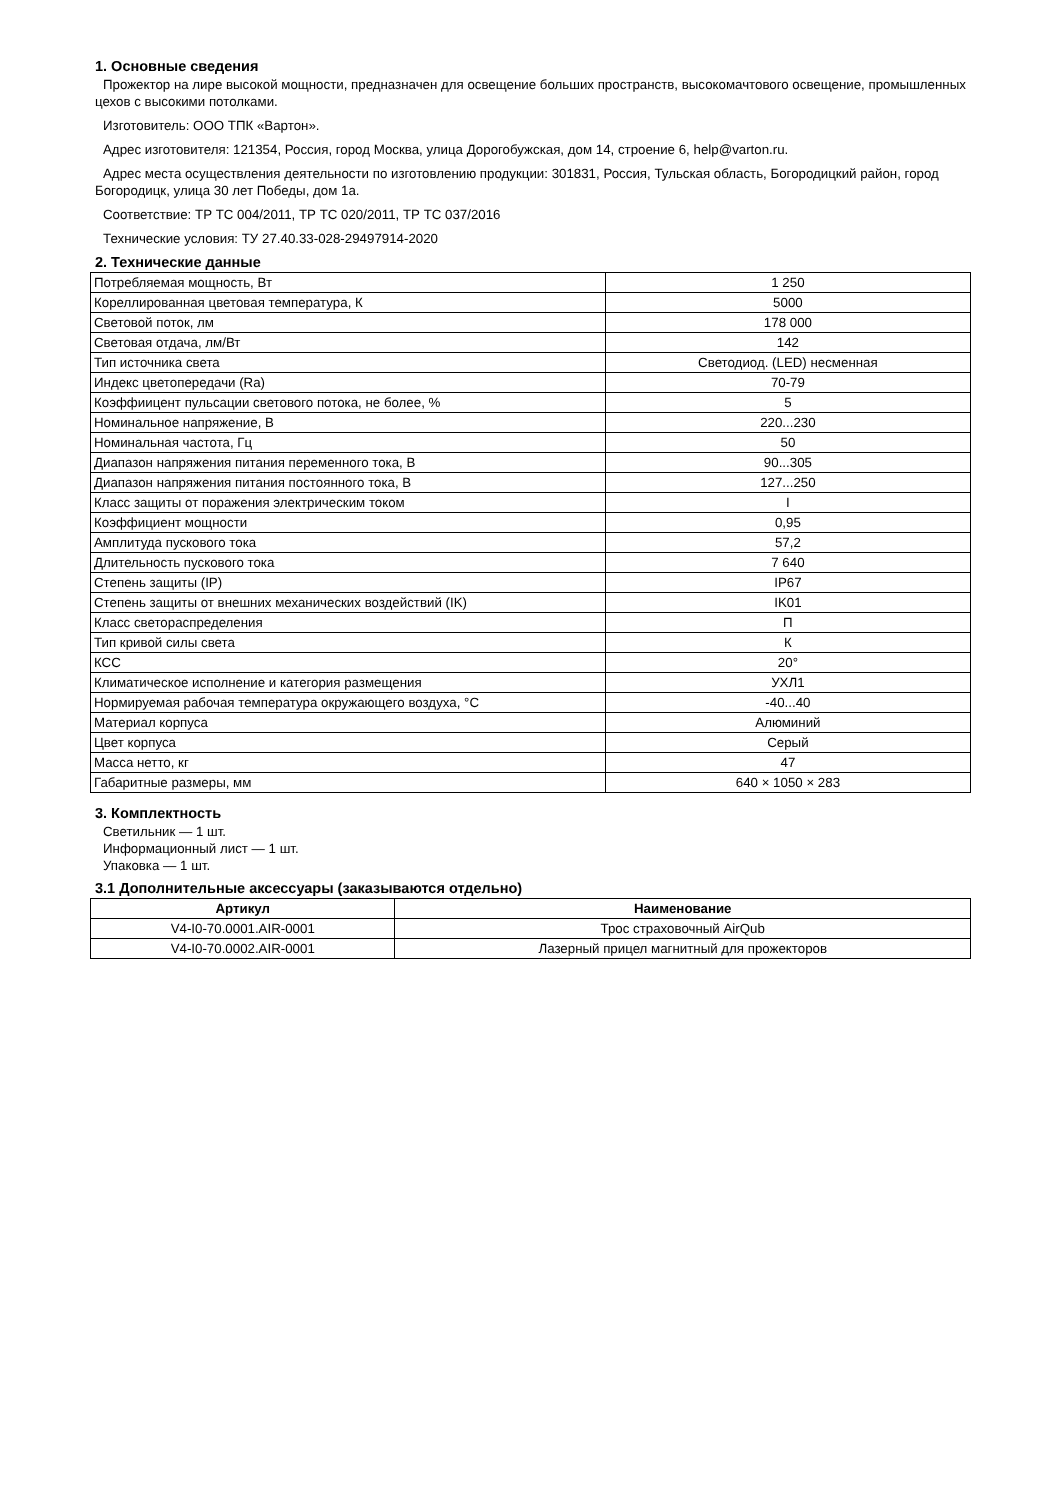1. Основные сведения
Прожектор на лире высокой мощности, предназначен для освещение больших пространств, высокомачтового освещение, промышленных цехов с высокими потолками.
Изготовитель: ООО ТПК «Вартон».
Адрес изготовителя: 121354, Россия, город Москва, улица Дорогобужская, дом 14, строение 6, help@varton.ru.
Адрес места осуществления деятельности по изготовлению продукции: 301831, Россия, Тульская область, Богородицкий район, город Богородицк, улица 30 лет Победы, дом 1а.
Соответствие: ТР ТС 004/2011, ТР ТС 020/2011, ТР ТС 037/2016
Технические условия: ТУ 27.40.33-028-29497914-2020
2. Технические данные
| Потребляемая мощность, Вт | 1 250 |
| Кореллированная цветовая температура, К | 5000 |
| Световой поток, лм | 178 000 |
| Световая отдача, лм/Вт | 142 |
| Тип источника света | Светодиод. (LED) несменная |
| Индекс цветопередачи (Ra) | 70-79 |
| Коэффиицент пульсации светового потока, не более, % | 5 |
| Номинальное напряжение, В | 220...230 |
| Номинальная частота, Гц | 50 |
| Диапазон напряжения питания переменного тока, В | 90...305 |
| Диапазон напряжения питания постоянного тока, В | 127...250 |
| Класс защиты от поражения электрическим током | I |
| Коэффициент мощности | 0,95 |
| Амплитуда пускового тока | 57,2 |
| Длительность пускового тока | 7 640 |
| Степень защиты (IP) | IP67 |
| Степень защиты от внешних механических воздействий (IK) | IK01 |
| Класс светораспределения | П |
| Тип кривой силы света | К |
| КСС | 20° |
| Климатическое исполнение и категория размещения | УХЛ1 |
| Нормируемая рабочая температура окружающего воздуха, °С | -40...40 |
| Материал корпуса | Алюминий |
| Цвет корпуса | Серый |
| Масса нетто, кг | 47 |
| Габаритные размеры, мм | 640 × 1050 × 283 |
3. Комплектность
Светильник — 1 шт.
Информационный лист — 1 шт.
Упаковка — 1 шт.
3.1 Дополнительные аксессуары (заказываются отдельно)
| Артикул | Наименование |
| --- | --- |
| V4-I0-70.0001.AIR-0001 | Трос страховочный AirQub |
| V4-I0-70.0002.AIR-0001 | Лазерный прицел магнитный для прожекторов |